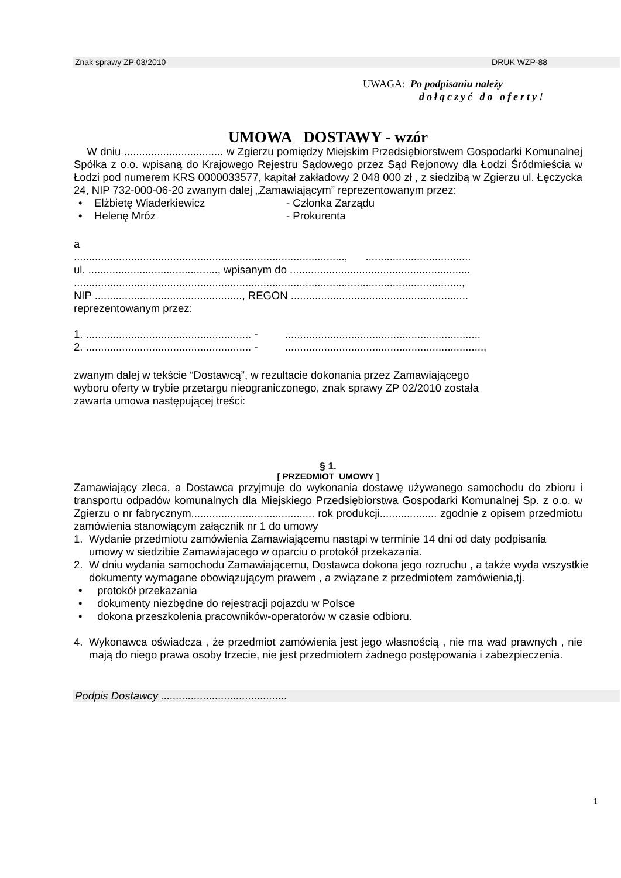Znak sprawy ZP 03/2010 DRUK WZP-88
UWAGA: Po podpisaniu należy
dołączyć do oferty!
UMOWA DOSTAWY - wzór
W dniu ................................. w Zgierzu pomiędzy Miejskim Przedsiębiorstwem Gospodarki Komunalnej Spółka z o.o. wpisaną do Krajowego Rejestru Sądowego przez Sąd Rejonowy dla Łodzi Śródmieścia w Łodzi pod numerem KRS 0000033577, kapitał zakładowy 2 048 000 zł , z siedzibą w Zgierzu ul. Łęczycka 24, NIP 732-000-06-20 zwanym dalej „Zamawiającym” reprezentowanym przez:
• Elżbietę Wiaderkiewicz - Członka Zarządu
• Helenę Mróz - Prokurenta
a
.........................................................................................., ...................................
ul. ..........................................., wpisanym do ............................................................
.................................................................................................................................,
NIP ................................................., REGON ...........................................................
reprezentowanym przez:
1. ....................................................... - .................................................................
2. ....................................................... - ..................................................................,
zwanym dalej w tekście “Dostawcą”, w rezultacie dokonania przez Zamawiającego
wyboru oferty w trybie przetargu nieograniczonego, znak sprawy ZP 02/2010 została
zawarta umowa następującej treści:
§ 1.
[ PRZEDMIOT UMOWY ]
Zamawiający zleca, a Dostawca przyjmuje do wykonania dostawę używanego samochodu do zbioru i transportu odpadów komunalnych dla Miejskiego Przedsiębiorstwa Gospodarki Komunalnej Sp. z o.o. w Zgierzu o nr fabrycznym......................................... rok produkcji................... zgodnie z opisem przedmiotu zamówienia stanowiącym załącznik nr 1 do umowy
1. Wydanie przedmiotu zamówienia Zamawiającemu nastąpi w terminie 14 dni od daty podpisania umowy w siedzibie Zamawiajacego w oparciu o protokół przekazania.
2. W dniu wydania samochodu Zamawiającemu, Dostawca dokona jego rozruchu , a także wyda wszystkie dokumenty wymagane obowiązującym prawem , a związane z przedmiotem zamówienia,tj.
• protokół przekazania
• dokumenty niezbędne do rejestracji pojazdu w Polsce
• dokona przeszkolenia pracowników-operatorów w czasie odbioru.
4. Wykonawca oświadcza , że przedmiot zamówienia jest jego własnością , nie ma wad prawnych , nie mają do niego prawa osoby trzecie, nie jest przedmiotem żadnego postępowania i zabezpieczenia.
Podpis Dostawcy ..........................................
1